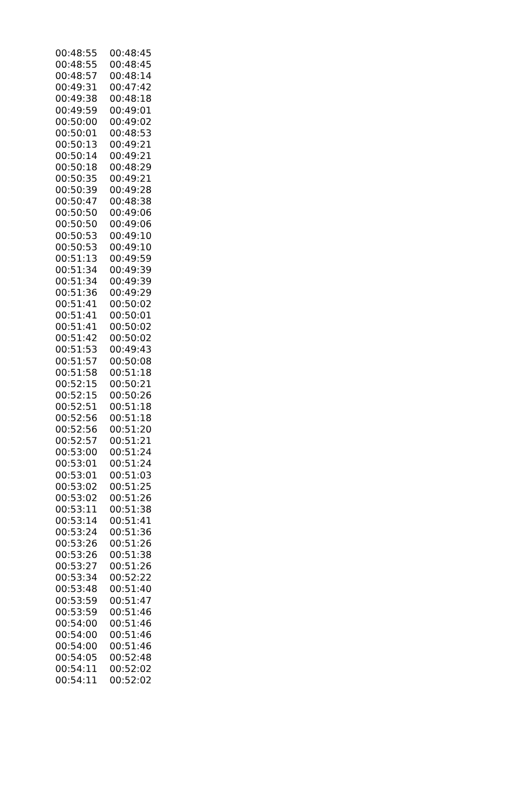| 00:48:55 | 00:48:45 |
| 00:48:55 | 00:48:45 |
| 00:48:57 | 00:48:14 |
| 00:49:31 | 00:47:42 |
| 00:49:38 | 00:48:18 |
| 00:49:59 | 00:49:01 |
| 00:50:00 | 00:49:02 |
| 00:50:01 | 00:48:53 |
| 00:50:13 | 00:49:21 |
| 00:50:14 | 00:49:21 |
| 00:50:18 | 00:48:29 |
| 00:50:35 | 00:49:21 |
| 00:50:39 | 00:49:28 |
| 00:50:47 | 00:48:38 |
| 00:50:50 | 00:49:06 |
| 00:50:50 | 00:49:06 |
| 00:50:53 | 00:49:10 |
| 00:50:53 | 00:49:10 |
| 00:51:13 | 00:49:59 |
| 00:51:34 | 00:49:39 |
| 00:51:34 | 00:49:39 |
| 00:51:36 | 00:49:29 |
| 00:51:41 | 00:50:02 |
| 00:51:41 | 00:50:01 |
| 00:51:41 | 00:50:02 |
| 00:51:42 | 00:50:02 |
| 00:51:53 | 00:49:43 |
| 00:51:57 | 00:50:08 |
| 00:51:58 | 00:51:18 |
| 00:52:15 | 00:50:21 |
| 00:52:15 | 00:50:26 |
| 00:52:51 | 00:51:18 |
| 00:52:56 | 00:51:18 |
| 00:52:56 | 00:51:20 |
| 00:52:57 | 00:51:21 |
| 00:53:00 | 00:51:24 |
| 00:53:01 | 00:51:24 |
| 00:53:01 | 00:51:03 |
| 00:53:02 | 00:51:25 |
| 00:53:02 | 00:51:26 |
| 00:53:11 | 00:51:38 |
| 00:53:14 | 00:51:41 |
| 00:53:24 | 00:51:36 |
| 00:53:26 | 00:51:26 |
| 00:53:26 | 00:51:38 |
| 00:53:27 | 00:51:26 |
| 00:53:34 | 00:52:22 |
| 00:53:48 | 00:51:40 |
| 00:53:59 | 00:51:47 |
| 00:53:59 | 00:51:46 |
| 00:54:00 | 00:51:46 |
| 00:54:00 | 00:51:46 |
| 00:54:00 | 00:51:46 |
| 00:54:05 | 00:52:48 |
| 00:54:11 | 00:52:02 |
| 00:54:11 | 00:52:02 |